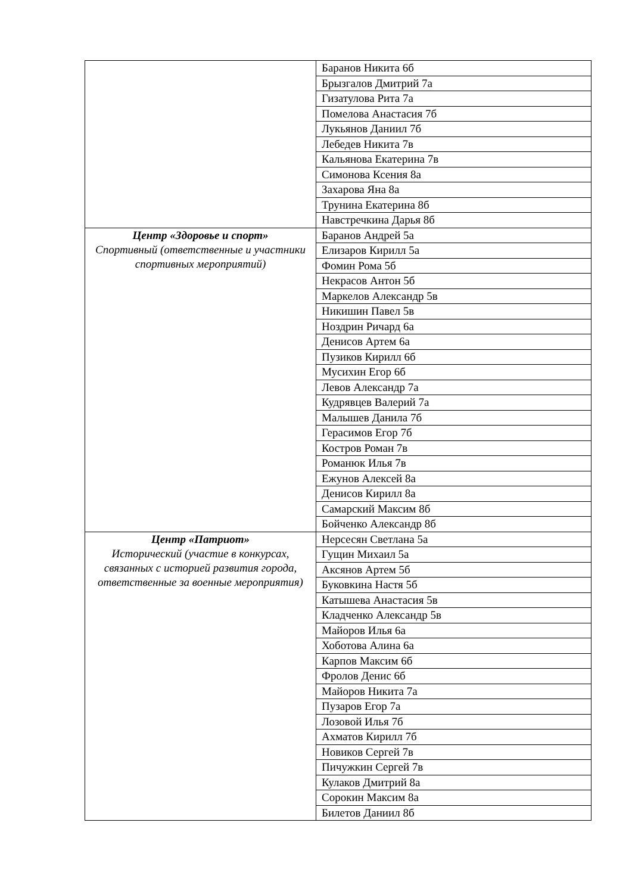| | Баранов Никита 6б |
| | Брызгалов Дмитрий 7а |
| | Гизатулова Рита 7а |
| | Помелова Анастасия 7б |
| | Лукьянов Даниил 7б |
| | Лебедев Никита 7в |
| | Кальянова Екатерина 7в |
| | Симонова Ксения 8а |
| | Захарова Яна 8а |
| | Трунина Екатерина 8б |
| | Навстречкина Дарья 8б |
| Центр «Здоровье и спорт» Спортивный (ответственные и участники спортивных мероприятий) | Баранов Андрей 5а |
| | Елизаров Кирилл 5а |
| | Фомин Рома 5б |
| | Некрасов Антон 5б |
| | Маркелов Александр 5в |
| | Никишин Павел 5в |
| | Ноздрин Ричард 6а |
| | Денисов Артем 6а |
| | Пузиков Кирилл 6б |
| | Мусихин Егор 6б |
| | Левов Александр 7а |
| | Кудрявцев Валерий 7а |
| | Малышев Данила 7б |
| | Герасимов Егор 7б |
| | Костров Роман 7в |
| | Романюк Илья 7в |
| | Ежунов Алексей 8а |
| | Денисов Кирилл 8а |
| | Самарский Максим 8б |
| | Бойченко Александр 8б |
| Центр «Патриот» Исторический (участие в конкурсах, связанных с историей развития города, ответственные за военные мероприятия) | Нерсесян Светлана 5а |
| | Гущин Михаил 5а |
| | Аксянов Артем 5б |
| | Буковкина Настя 5б |
| | Катышева Анастасия 5в |
| | Кладченко Александр 5в |
| | Майоров Илья 6а |
| | Хоботова Алина 6а |
| | Карпов Максим 6б |
| | Фролов Денис 6б |
| | Майоров Никита 7а |
| | Пузаров Егор 7а |
| | Лозовой Илья 7б |
| | Ахматов Кирилл 7б |
| | Новиков Сергей 7в |
| | Пичужкин Сергей 7в |
| | Кулаков Дмитрий 8а |
| | Сорокин Максим 8а |
| | Билетов Даниил 8б |